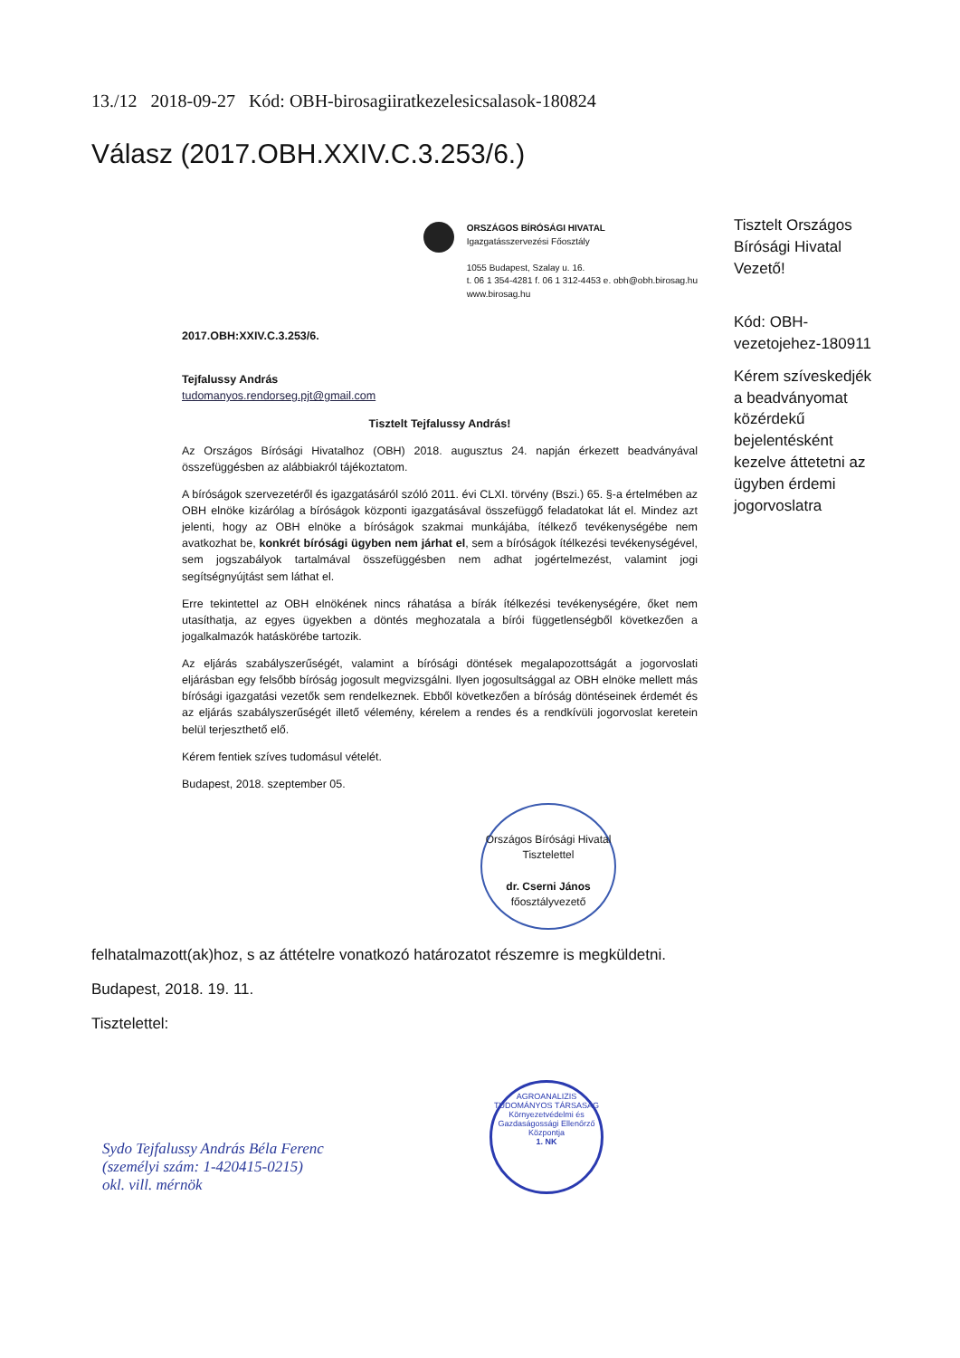13./12 2018-09-27 Kód: OBH-birosagiiratkezelesicsalasok-180824
Válasz (2017.OBH.XXIV.C.3.253/6.)
ORSZÁGOS BÍRÓSÁGI HIVATAL
Igazgatásszervezési Főosztály
1055 Budapest, Szalay u. 16.
t. 06 1 354-4281 f. 06 1 312-4453 e. obh@obh.birosag.hu
www.birosag.hu
2017.OBH:XXIV.C.3.253/6.
Tejfalussy András
tudomanyos.rendorseg.pjt@gmail.com
Tisztelt Tejfalussy András!
Az Országos Bírósági Hivatalhoz (OBH) 2018. augusztus 24. napján érkezett beadványával összefüggésben az alábbiakról tájékoztatom.
A bíróságok szervezetéről és igazgatásáról szóló 2011. évi CLXI. törvény (Bszi.) 65. §-a értelmében az OBH elnöke kizárólag a bíróságok központi igazgatásával összefüggő feladatokat lát el. Mindez azt jelenti, hogy az OBH elnöke a bíróságok szakmai munkájába, ítélkező tevékenységébe nem avatkozhat be, konkrét bírósági ügyben nem járhat el, sem a bíróságok ítélkezési tevékenységével, sem jogszabályok tartalmával összefüggésben nem adhat jogértelmezést, valamint jogi segítségnyújtást sem láthat el.
Erre tekintettel az OBH elnökének nincs ráhatása a bírák ítélkezési tevékenységére, őket nem utasíthatja, az egyes ügyekben a döntés meghozatala a bírói függetlenségből következően a jogalkalmazók hatáskörébe tartozik.
Az eljárás szabályszerűségét, valamint a bírósági döntések megalapozottságát a jogorvoslati eljárásban egy felsőbb bíróság jogosult megvizsgálni. Ilyen jogosultsággal az OBH elnöke mellett más bírósági igazgatási vezetők sem rendelkeznek. Ebből következően a bíróság döntéseinek érdemét és az eljárás szabályszerűségét illető vélemény, kérelem a rendes és a rendkívüli jogorvoslat keretein belül terjeszthető elő.
Kérem fentiek szíves tudomásul vételét.
Budapest, 2018. szeptember 05.
Országos Bírósági Hivatal
Tisztelettel
dr. Cserni János
főosztályvezető
Tisztelt Országos Bírósági Hivatal Vezető!
Kód: OBH-vezetojehez-180911
Kérem szíveskedjék a beadványomat közérdekű bejelentésként kezelve áttetetni az ügyben érdemi jogorvoslatra
felhatalmazott(ak)hoz, s az áttételre vonatkozó határozatot részemre is megküldetni.
Budapest, 2018. 19. 11.
Tisztelettel:
Sydo Tejfalussy András Béla Ferenc
(személyi szám: 1-420415-0215)
okl. vill. mérnök
AGROANALIZIS TUDOMÁNYOS TÁRSASÁG
Környezetvédelmi és Gazdaságossági Ellenőrző Központja
1. NK